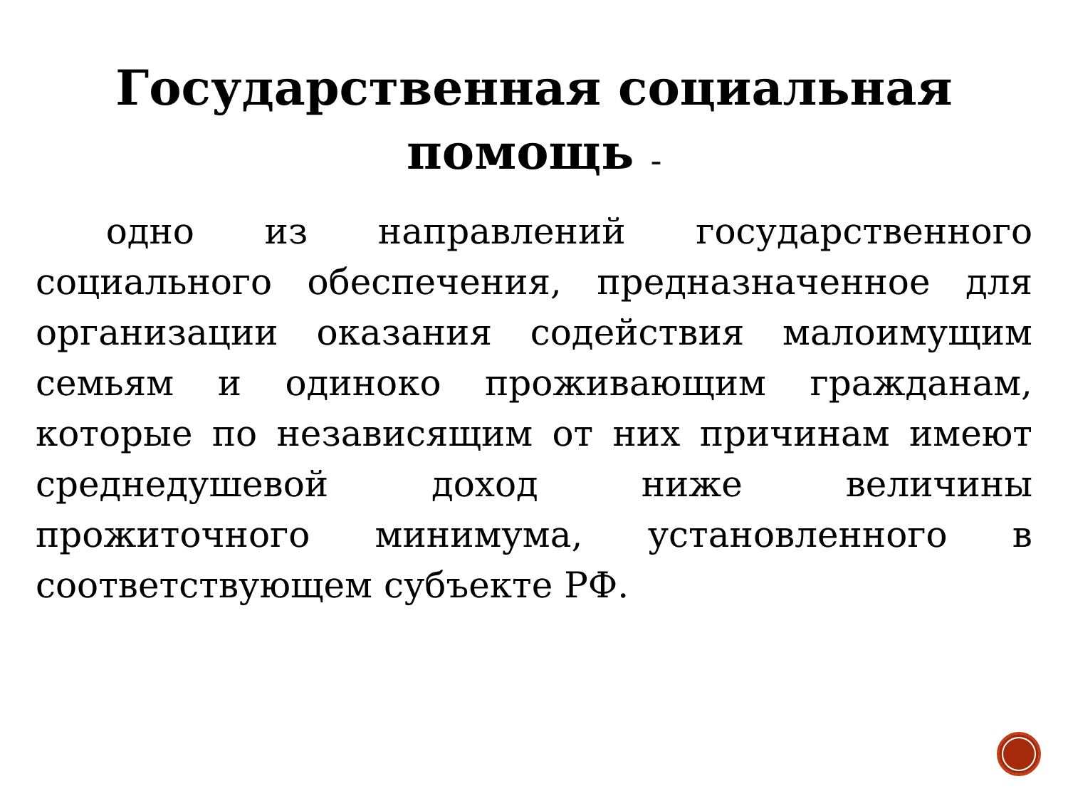Государственная социальная
помощь –
одно из направлений государственного социального обеспечения, предназначенное для организации оказания содействия малоимущим семьям и одиноко проживающим гражданам, которые по независящим от них причинам имеют среднедушевой доход ниже величины прожиточного минимума, установленного в соответствующем субъекте РФ.